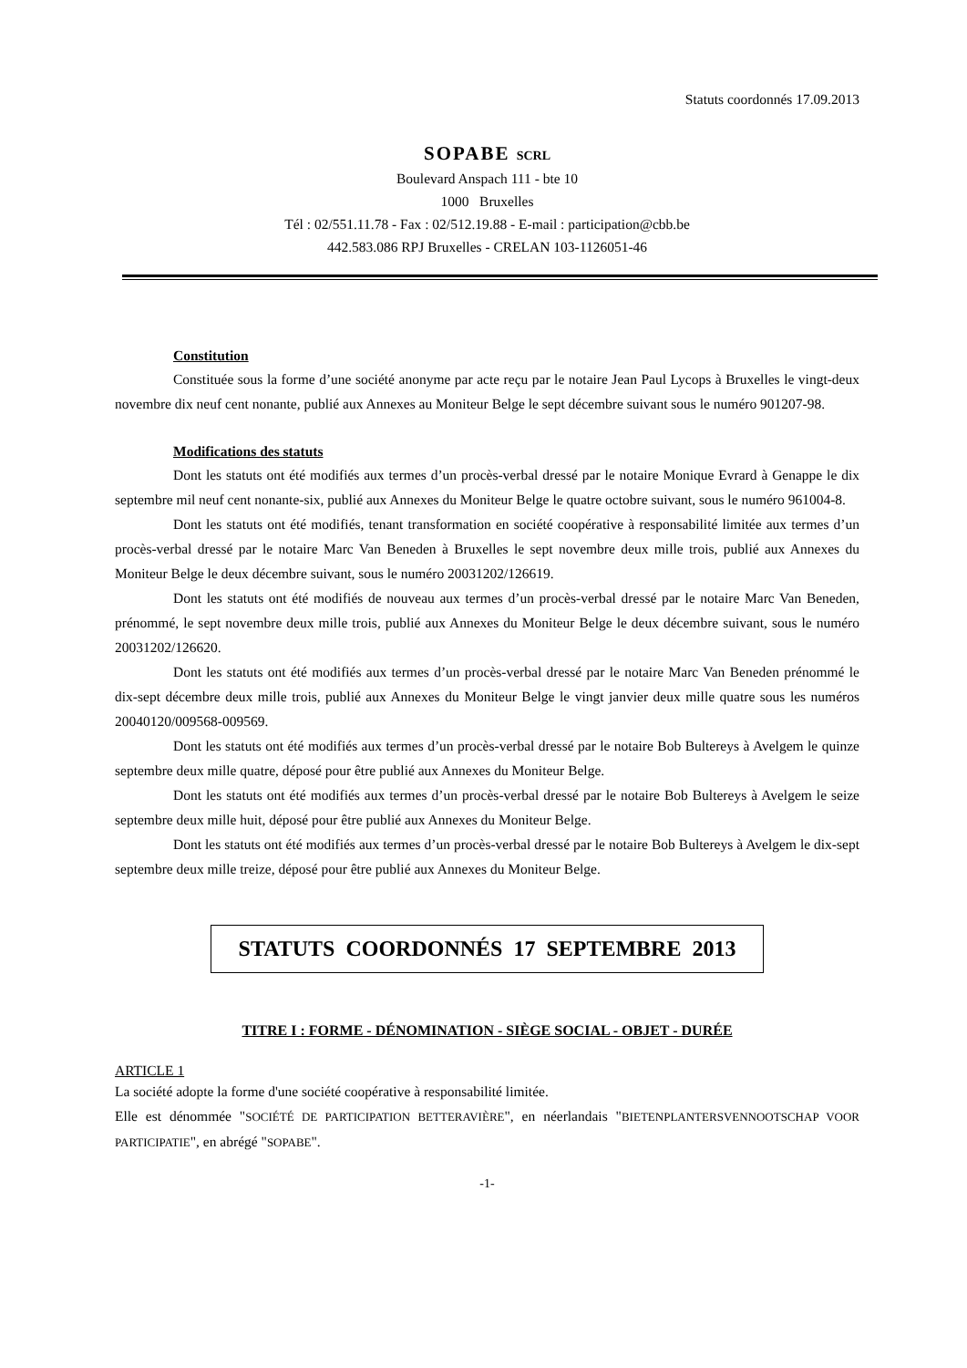Statuts coordonnés 17.09.2013
SOPABE SCRL
Boulevard Anspach 111 - bte 10
1000 Bruxelles
Tél : 02/551.11.78 - Fax : 02/512.19.88 - E-mail : participation@cbb.be
442.583.086 RPJ Bruxelles - CRELAN 103-1126051-46
Constitution
Constituée sous la forme d’une société anonyme par acte reçu par le notaire Jean Paul Lycops à Bruxelles le vingt-deux novembre dix neuf cent nonante, publié aux Annexes au Moniteur Belge le sept décembre suivant sous le numéro 901207-98.
Modifications des statuts
Dont les statuts ont été modifiés aux termes d’un procès-verbal dressé par le notaire Monique Evrard à Genappe le dix septembre mil neuf cent nonante-six, publié aux Annexes du Moniteur Belge le quatre octobre suivant, sous le numéro 961004-8.
Dont les statuts ont été modifiés, tenant transformation en société coopérative à responsabilité limitée aux termes d’un procès-verbal dressé par le notaire Marc Van Beneden à Bruxelles le sept novembre deux mille trois, publié aux Annexes du Moniteur Belge le deux décembre suivant, sous le numéro 20031202/126619.
Dont les statuts ont été modifiés de nouveau aux termes d’un procès-verbal dressé par le notaire Marc Van Beneden, prénommé, le sept novembre deux mille trois, publié aux Annexes du Moniteur Belge le deux décembre suivant, sous le numéro 20031202/126620.
Dont les statuts ont été modifiés aux termes d’un procès-verbal dressé par le notaire Marc Van Beneden prénommé le dix-sept décembre deux mille trois, publié aux Annexes du Moniteur Belge le vingt janvier deux mille quatre sous les numéros 20040120/009568-009569.
Dont les statuts ont été modifiés aux termes d’un procès-verbal dressé par le notaire Bob Bultereys à Avelgem le quinze septembre deux mille quatre, déposé pour être publié aux Annexes du Moniteur Belge.
Dont les statuts ont été modifiés aux termes d’un procès-verbal dressé par le notaire Bob Bultereys à Avelgem le seize septembre deux mille huit, déposé pour être publié aux Annexes du Moniteur Belge.
Dont les statuts ont été modifiés aux termes d’un procès-verbal dressé par le notaire Bob Bultereys à Avelgem le dix-sept septembre deux mille treize, déposé pour être publié aux Annexes du Moniteur Belge.
STATUTS COORDONNÉS 17 SEPTEMBRE 2013
TITRE I : FORME - DÉNOMINATION - SIÈGE SOCIAL - OBJET - DURÉE
ARTICLE 1
La société adopte la forme d'une société coopérative à responsabilité limitée.
Elle est dénommée "SOCIÉTÉ DE PARTICIPATION BETTERAVIÈRE", en néerlandais "BIETENPLANTERSVENNOOTSCHAP VOOR PARTICIPATIE", en abrégé "SOPABE".
-1-